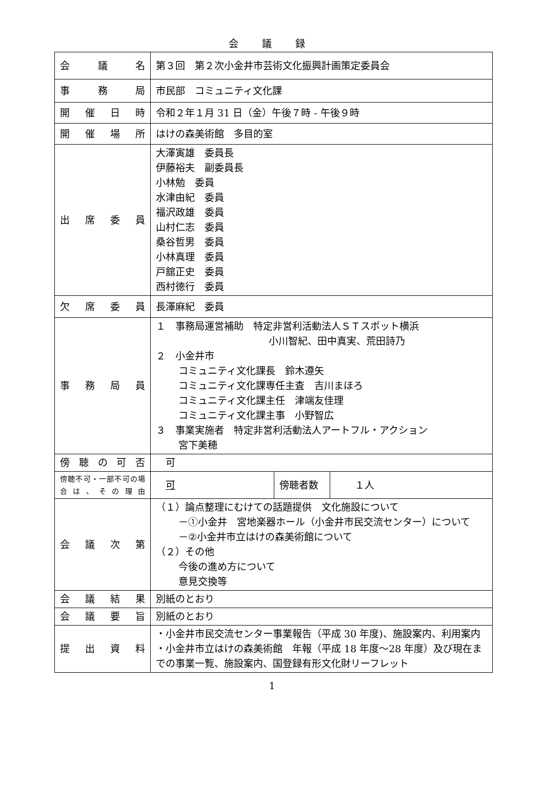会 議 録
| 会 議 名 | 第３回 第２次小金井市芸術文化振興計画策定委員会 | | |
| 事 務 局 | 市民部 コミュニティ文化課 | | |
| 開催日時 | 令和２年１月 31 日（金）午後７時 - 午後９時 | | |
| 開催場所 | はけの森美術館 多目的室 | | |
| 出席委員 | 大澤寅雄 委員長 伊藤裕夫 副委員長 小林勉 委員 水津由紀 委員 福沢政雄 委員 山村仁志 委員 桑谷哲男 委員 小林真理 委員 戸舘正史 委員 西村徳行 委員 | | |
| 欠席委員 | 長澤麻紀 委員 | | |
| 事務局員 | １ 事務局運営補助 特定非営利活動法人ＳＴスポット横浜 小川智紀、田中真実、荒田詩乃 ２ 小金井市 コミュニティ文化課長 鈴木遵矢 コミュニティ文化課専任主査 吉川まほろ コミュニティ文化課主任 津端友佳理 コミュニティ文化課主事 小野智広 ３ 事業実施者 特定非営利活動法人アートフル・アクション 宮下美穂 | | |
| 傍聴の可否 | 可 | | |
| 傍聴不可・一部不可の場合は、その理由 | 可 | 傍聴者数 | １人 |
| 会議次第 | （１）論点整理にむけての話題提供 文化施設について －①小金井 宮地楽器ホール（小金井市民交流センター）について －②小金井市立はけの森美術館について （２）その他 今後の進め方について 意見交換等 | | |
| 会議結果 | 別紙のとおり | | |
| 会議要旨 | 別紙のとおり | | |
| 提出資料 | ・小金井市民交流センター事業報告（平成 30 年度)、施設案内、利用案内 ・小金井市立はけの森美術館 年報（平成 18 年度～28 年度）及び現在までの事業一覧、施設案内、国登録有形文化財リーフレット | | |
1